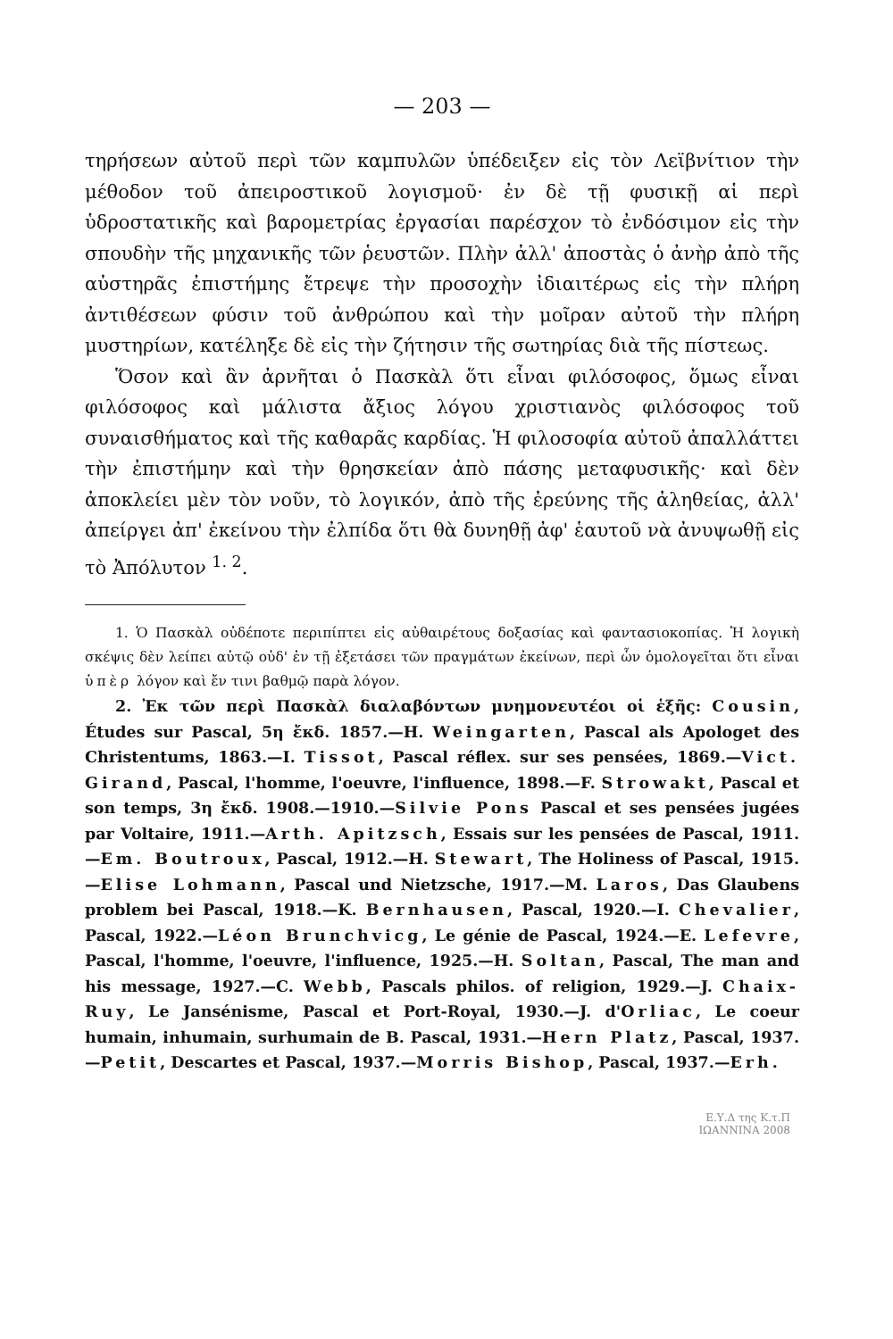— 203 —
τηρήσεων αὐτοῦ περὶ τῶν καμπυλῶν ὑπέδειξεν εἰς τὸν Λεϊβνίτιον τὴν μέθοδον τοῦ ἀπειροστικοῦ λογισμοῦ· ἐν δὲ τῇ φυσικῇ αἱ περὶ ὑδροστατικῆς καὶ βαρομετρίας ἐργασίαι παρέσχον τὸ ἐνδόσιμον εἰς τὴν σπουδὴν τῆς μηχανικῆς τῶν ῥευστῶν. Πλὴν ἀλλ' ἀποστὰς ὁ ἀνὴρ ἀπὸ τῆς αὐστηρᾶς ἐπιστήμης ἔτρεψε τὴν προσοχὴν ἰδιαιτέρως εἰς τὴν πλήρη ἀντιθέσεων φύσιν τοῦ ἀνθρώπου καὶ τὴν μοῖραν αὐτοῦ τὴν πλήρη μυστηρίων, κατέληξε δὲ εἰς τὴν ζήτησιν τῆς σωτηρίας διὰ τῆς πίστεως.
Ὅσον καὶ ἂν ἀρνῆται ὁ Πασκὰλ ὅτι εἶναι φιλόσοφος, ὅμως εἶναι φιλόσοφος καὶ μάλιστα ἄξιος λόγου χριστιανὸς φιλόσοφος τοῦ συναισθήματος καὶ τῆς καθαρᾶς καρδίας. Ἡ φιλοσοφία αὐτοῦ ἀπαλλάττει τὴν ἐπιστήμην καὶ τὴν θρησκείαν ἀπὸ πάσης μεταφυσικῆς· καὶ δὲν ἀποκλείει μὲν τὸν νοῦν, τὸ λογικόν, ἀπὸ τῆς ἐρεύνης τῆς ἀληθείας, ἀλλ' ἀπείργει ἀπ' ἐκείνου τὴν ἐλπίδα ὅτι θὰ δυνηθῇ ἀφ' ἑαυτοῦ νὰ ἀνυψωθῇ εἰς τὸ Ἀπόλυτον <sup>1. 2</sup>.
1. Ὁ Πασκὰλ οὐδέποτε περιπίπτει εἰς αὐθαιρέτους δοξασίας καὶ φαντασιοκοπίας. Ἡ λογικὴ σκέψις δὲν λείπει αὐτῷ οὐδ' ἐν τῇ ἐξετάσει τῶν πραγμάτων ἐκείνων, περὶ ὧν ὁμολογεῖται ὅτι εἶναι ὑπὲρ λόγον καὶ ἔν τινι βαθμῷ παρὰ λόγον.
2. Ἐκ τῶν περὶ Πασκὰλ διαλαβόντων μνημονευτέοι οἱ ἑξῆς: Cousin, Études sur Pascal, 5η ἔκδ. 1857.—H. Weingarten, Pascal als Apologet des Christentums, 1863.—I. Tissot, Pascal réflex. sur ses pensées, 1869.—Vict. Girand, Pascal, l'homme, l'oeuvre, l'influence, 1898.—F. Strowakt, Pascal et son temps, 3η ἔκδ. 1908.—1910.—Silvie Pons Pascal et ses pensées jugées par Voltaire, 1911.—Arth. Apitzsch, Essais sur les pensées de Pascal, 1911.—Em. Boutroux, Pascal, 1912.—H. Stewart, The Holiness of Pascal, 1915.—Elise Lohmann, Pascal und Nietzsche, 1917.—M. Laros, Das Glaubens problem bei Pascal, 1918.—K. Bernhausen, Pascal, 1920.—I. Chevalier, Pascal, 1922.—Léon Brunchvicg, Le génie de Pascal, 1924.—E. Lefevre, Pascal, l'homme, l'oeuvre, l'influence, 1925.—H. Soltan, Pascal, The man and his message, 1927.—C. Webb, Pascals philos. of religion, 1929.—J. Chaix-Ruy, Le Jansénisme, Pascal et Port-Royal, 1930.—J. d'Orliac, Le coeur humain, inhumain, surhumain de B. Pascal, 1931.—Hern Platz, Pascal, 1937.—Petit, Descartes et Pascal, 1937.—Morris Bishop, Pascal, 1937.—Erh.
Ε.Υ.Δ της Κ.τ.Π
ΙΩΑΝΝΙΝΑ 2008